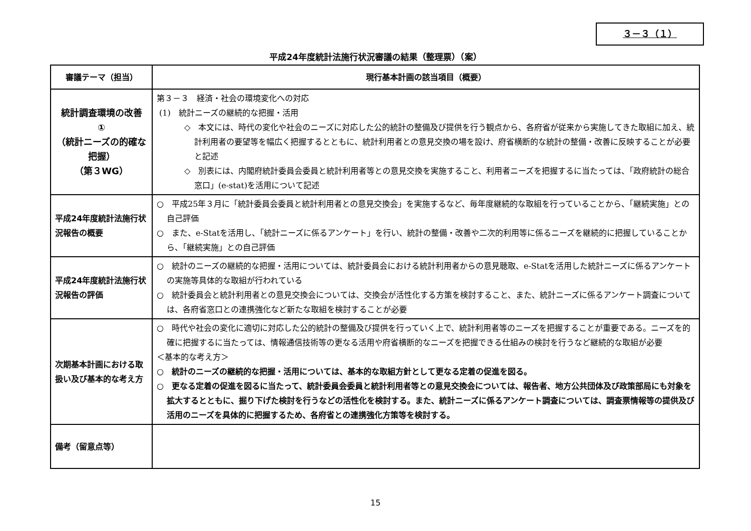３－３（１）
平成24年度統計法施行状況審議の結果（整理票）（案）
| 審議テーマ（担当） | 現行基本計画の該当項目（概要） |
| --- | --- |
| 統計調査環境の改善 ① （統計ニーズの的確な把握） （第３WG） | 第３－３ 経済・社会の環境変化への対応 (1) 統計ニーズの継続的な把握・活用 ◇ 本文には、時代の変化や社会のニーズに対応した公的統計の整備及び提供を行う観点から、各府省が従来から実施してきた取組に加え、統計利用者の要望等を幅広く把握するとともに、統計利用者との意見交換の場を設け、府省横断的な統計の整備・改善に反映することが必要と記述 ◇ 別表には、内閣府統計委員会委員と統計利用者等との意見交換を実施すること、利用者ニーズを把握するに当たっては、「政府統計の総合窓口」(e-stat)を活用について記述 |
| 平成24年度統計法施行状況報告の概要 | ○ 平成25年３月に「統計委員会委員と統計利用者との意見交換会」を実施するなど、毎年度継続的な取組を行っていることから、「継続実施」との自己評価 ○ また、e-Statを活用し、「統計ニーズに係るアンケート」を行い、統計の整備・改善や二次的利用等に係るニーズを継続的に把握していることから、「継続実施」との自己評価 |
| 平成24年度統計法施行状況報告の評価 | ○ 統計のニーズの継続的な把握・活用については、統計委員会における統計利用者からの意見聴取、e-Statを活用した統計ニーズに係るアンケートの実施等具体的な取組が行われている ○ 統計委員会と統計利用者との意見交換会については、交換会が活性化する方策を検討すること、また、統計ニーズに係るアンケート調査については、各府省窓口との連携強化など新たな取組を検討することが必要 |
| 次期基本計画における取扱い及び基本的な考え方 | ○ 時代や社会の変化に適切に対応した公的統計の整備及び提供を行っていく上で、統計利用者等のニーズを把握することが重要である。ニーズを的確に把握するに当たっては、情報通信技術等の更なる活用や府省横断的なニーズを把握できる仕組みの検討を行うなど継続的な取組が必要 ＜基本的な考え方＞ ○ 統計のニーズの継続的な把握・活用については、基本的な取組方針として更なる定着の促進を図る。 ○ 更なる定着の促進を図るに当たって、統計委員会委員と統計利用者等との意見交換会については、報告者、地方公共団体及び政策部局にも対象を拡大するとともに、掘り下げた検討を行うなどの活性化を検討する。また、統計ニーズに係るアンケート調査については、調査票情報等の提供及び活用のニーズを具体的に把握するため、各府省との連携強化方策等を検討する。 |
| 備考（留意点等） | |
15